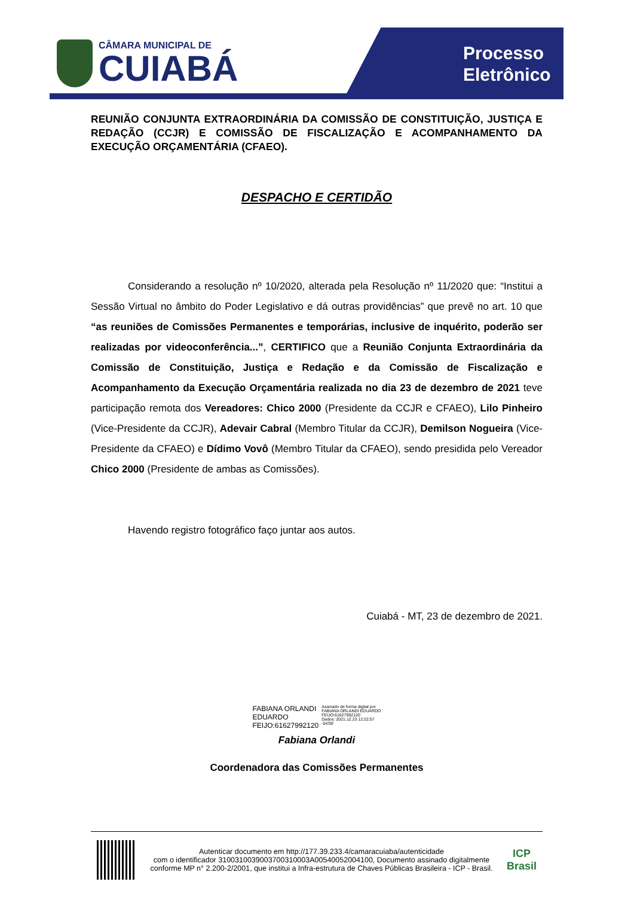CÂMARA MUNICIPAL DE
CUIABÁ
Processo
Eletrônico
REUNIÃO CONJUNTA EXTRAORDINÁRIA DA COMISSÃO DE CONSTITUIÇÃO, JUSTIÇA E REDAÇÃO (CCJR) E COMISSÃO DE FISCALIZAÇÃO E ACOMPANHAMENTO DA EXECUÇÃO ORÇAMENTÁRIA (CFAEO).
DESPACHO E CERTIDÃO
Considerando a resolução nº 10/2020, alterada pela Resolução nº 11/2020 que: “Institui a Sessão Virtual no âmbito do Poder Legislativo e dá outras providências” que prevê no art. 10 que “as reuniões de Comissões Permanentes e temporárias, inclusive de inquérito, poderão ser realizadas por videoconferência...”, CERTIFICO que a Reunião Conjunta Extraordinária da Comissão de Constituição, Justiça e Redação e da Comissão de Fiscalização e Acompanhamento da Execução Orçamentária realizada no dia 23 de dezembro de 2021 teve participação remota dos Vereadores: Chico 2000 (Presidente da CCJR e CFAEO), Lilo Pinheiro (Vice-Presidente da CCJR), Adevair Cabral (Membro Titular da CCJR), Demilson Nogueira (Vice-Presidente da CFAEO) e Dídimo Vovô (Membro Titular da CFAEO), sendo presidida pelo Vereador Chico 2000 (Presidente de ambas as Comissões).
Havendo registro fotográfico faço juntar aos autos.
Cuiabá - MT, 23 de dezembro de 2021.
FABIANA ORLANDI
EDUARDO
FEIJO:61627992120
Assinado de forma digital por
FABIANA ORLANDI EDUARDO
FEIJO:61627992120
Dados: 2021.12.23 12:22:57
-04'00'
Fabiana Orlandi
Coordenadora das Comissões Permanentes
Autenticar documento em http://177.39.233.4/camaracuiaba/autenticidade
com o identificador 3100310039003700310003A00540052004100, Documento assinado digitalmente conforme MP n° 2.200-2/2001, que institui a Infra-estrutura de Chaves Públicas Brasileira - ICP - Brasil.
ICP
Brasil